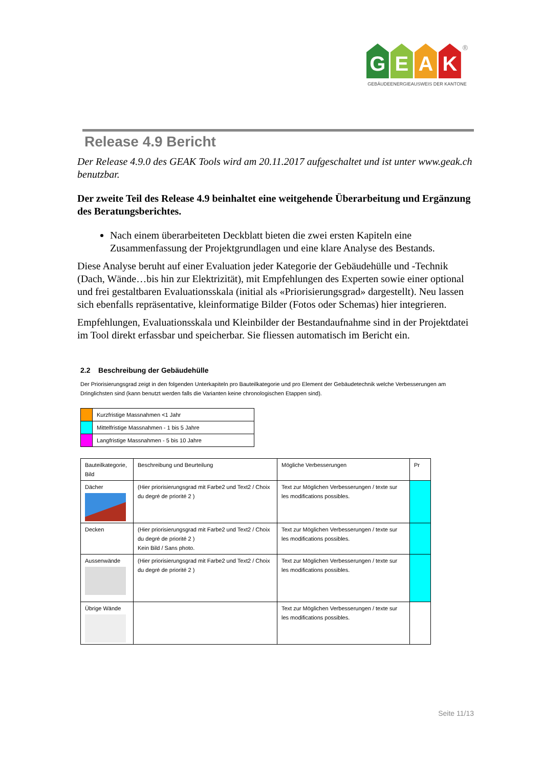G E A K
®
GEBÄUDEENERGIEAUSWEIS DER KANTONE
Release 4.9 Bericht
Der Release 4.9.0 des GEAK Tools wird am 20.11.2017 aufgeschaltet und ist unter www.geak.ch benutzbar.
Der zweite Teil des Release 4.9 beinhaltet eine weitgehende Überarbeitung und Ergänzung des Beratungsberichtes.
Nach einem überarbeiteten Deckblatt bieten die zwei ersten Kapiteln eine Zusammenfassung der Projektgrundlagen und eine klare Analyse des Bestands.
Diese Analyse beruht auf einer Evaluation jeder Kategorie der Gebäudehülle und -Technik (Dach, Wände…bis hin zur Elektrizität), mit Empfehlungen des Experten sowie einer optional und frei gestaltbaren Evaluationsskala (initial als «Priorisierungsgrad» dargestellt). Neu lassen sich ebenfalls repräsentative, kleinformatige Bilder (Fotos oder Schemas) hier integrieren.
Empfehlungen, Evaluationsskala und Kleinbilder der Bestandaufnahme sind in der Projektdatei im Tool direkt erfassbar und speicherbar. Sie fliessen automatisch im Bericht ein.
2.2 Beschreibung der Gebäudehülle
Der Priorisierungsgrad zeigt in den folgenden Unterkapiteln pro Bauteilkategorie und pro Element der Gebäudetechnik welche Verbesserungen am Dringlichsten sind (kann benutzt werden falls die Varianten keine chronologischen Etappen sind).
| | Kurzfristige Massnahmen <1 Jahr |
| | Mittelfristige Massnahmen - 1 bis 5 Jahre |
| | Langfristige Massnahmen - 5 bis 10 Jahre |
| Bauteilkategorie, Bild | Beschreibung und Beurteilung | Mögliche Verbesserungen | Pr |
| --- | --- | --- | --- |
| Dächer | (Hier priorisierungsgrad mit Farbe2 und Text2 / Choix du degré de priorité 2 ) | Text zur Möglichen Verbesserungen / texte sur les modifications possibles. | |
| Decken | (Hier priorisierungsgrad mit Farbe2 und Text2 / Choix du degré de priorité 2 ) Kein Bild / Sans photo. | Text zur Möglichen Verbesserungen / texte sur les modifications possibles. | |
| Aussenwände | (Hier priorisierungsgrad mit Farbe2 und Text2 / Choix du degré de priorité 2 ) | Text zur Möglichen Verbesserungen / texte sur les modifications possibles. | |
| Übrige Wände | | Text zur Möglichen Verbesserungen / texte sur les modifications possibles. | |
Seite 11/13